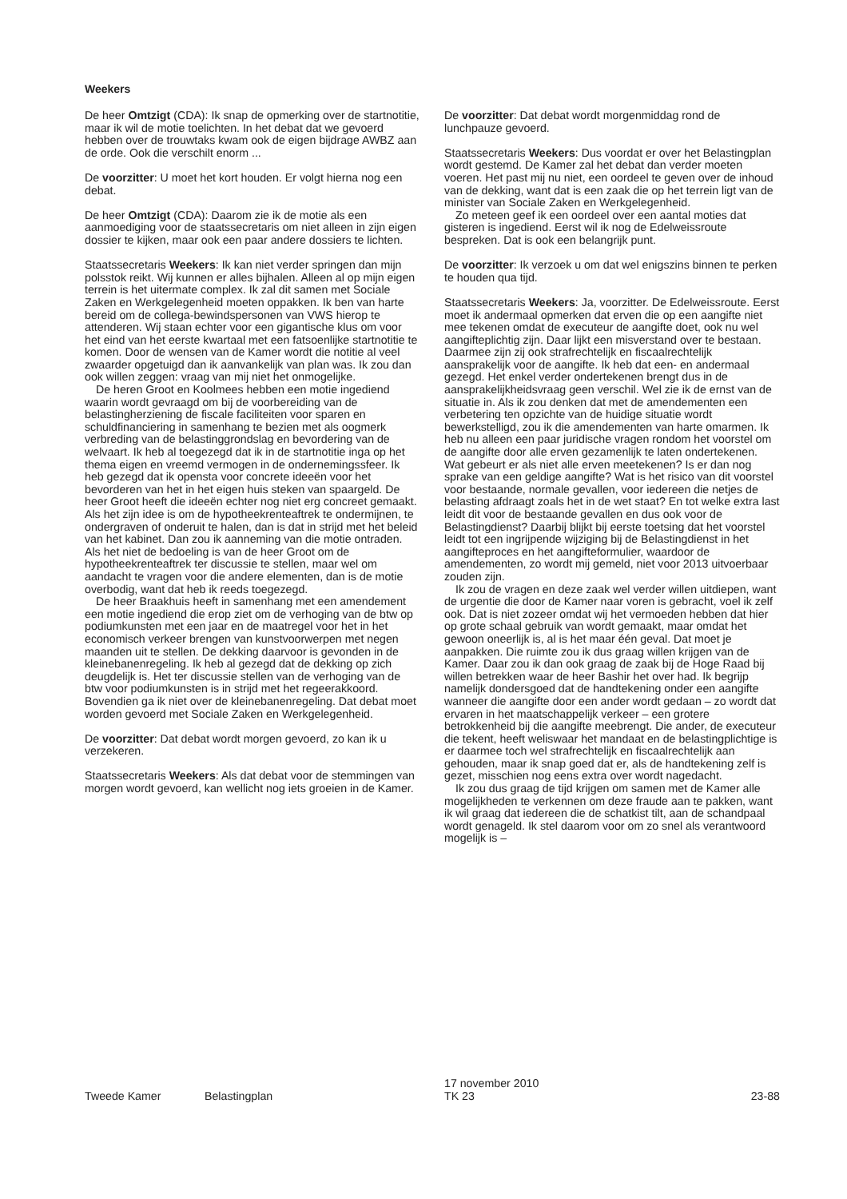Weekers
De heer Omtzigt (CDA): Ik snap de opmerking over de startnotitie, maar ik wil de motie toelichten. In het debat dat we gevoerd hebben over de trouwtaks kwam ook de eigen bijdrage AWBZ aan de orde. Ook die verschilt enorm ...
De voorzitter: U moet het kort houden. Er volgt hierna nog een debat.
De heer Omtzigt (CDA): Daarom zie ik de motie als een aanmoediging voor de staatssecretaris om niet alleen in zijn eigen dossier te kijken, maar ook een paar andere dossiers te lichten.
Staatssecretaris Weekers: Ik kan niet verder springen dan mijn polsstok reikt. Wij kunnen er alles bijhalen. Alleen al op mijn eigen terrein is het uitermate complex. Ik zal dit samen met Sociale Zaken en Werkgelegenheid moeten oppakken. Ik ben van harte bereid om de collega-bewindspersonen van VWS hierop te attenderen. Wij staan echter voor een gigantische klus om voor het eind van het eerste kwartaal met een fatsoenlijke startnotitie te komen. Door de wensen van de Kamer wordt die notitie al veel zwaarder opgetuigd dan ik aanvankelijk van plan was. Ik zou dan ook willen zeggen: vraag van mij niet het onmogelijke.
De heren Groot en Koolmees hebben een motie ingediend waarin wordt gevraagd om bij de voorbereiding van de belastingherziening de fiscale faciliteiten voor sparen en schuldfinanciering in samenhang te bezien met als oogmerk verbreding van de belastinggrondslag en bevordering van de welvaart. Ik heb al toegezegd dat ik in de startnotitie inga op het thema eigen en vreemd vermogen in de ondernemingssfeer. Ik heb gezegd dat ik opensta voor concrete ideeën voor het bevorderen van het in het eigen huis steken van spaargeld. De heer Groot heeft die ideeën echter nog niet erg concreet gemaakt. Als het zijn idee is om de hypotheekrenteaftrek te ondermijnen, te ondergraven of onderuit te halen, dan is dat in strijd met het beleid van het kabinet. Dan zou ik aanneming van die motie ontraden. Als het niet de bedoeling is van de heer Groot om de hypotheekrenteaftrek ter discussie te stellen, maar wel om aandacht te vragen voor die andere elementen, dan is de motie overbodig, want dat heb ik reeds toegezegd.
De heer Braakhuis heeft in samenhang met een amendement een motie ingediend die erop ziet om de verhoging van de btw op podiumkunsten met een jaar en de maatregel voor het in het economisch verkeer brengen van kunstvoorwerpen met negen maanden uit te stellen. De dekking daarvoor is gevonden in de kleinebanenregeling. Ik heb al gezegd dat de dekking op zich deugdelijk is. Het ter discussie stellen van de verhoging van de btw voor podiumkunsten is in strijd met het regeerakkoord. Bovendien ga ik niet over de kleinebanenregeling. Dat debat moet worden gevoerd met Sociale Zaken en Werkgelegenheid.
De voorzitter: Dat debat wordt morgen gevoerd, zo kan ik u verzekeren.
Staatssecretaris Weekers: Als dat debat voor de stemmingen van morgen wordt gevoerd, kan wellicht nog iets groeien in de Kamer.
De voorzitter: Dat debat wordt morgenmiddag rond de lunchpauze gevoerd.
Staatssecretaris Weekers: Dus voordat er over het Belastingplan wordt gestemd. De Kamer zal het debat dan verder moeten voeren. Het past mij nu niet, een oordeel te geven over de inhoud van de dekking, want dat is een zaak die op het terrein ligt van de minister van Sociale Zaken en Werkgelegenheid.
Zo meteen geef ik een oordeel over een aantal moties dat gisteren is ingediend. Eerst wil ik nog de Edelweissroute bespreken. Dat is ook een belangrijk punt.
De voorzitter: Ik verzoek u om dat wel enigszins binnen te perken te houden qua tijd.
Staatssecretaris Weekers: Ja, voorzitter. De Edelweissroute. Eerst moet ik andermaal opmerken dat erven die op een aangifte niet mee tekenen omdat de executeur de aangifte doet, ook nu wel aangifteplichtig zijn. Daar lijkt een misverstand over te bestaan. Daarmee zijn zij ook strafrechtelijk en fiscaalrechtelijk aansprakelijk voor de aangifte. Ik heb dat een- en andermaal gezegd. Het enkel verder ondertekenen brengt dus in de aansprakelijkheidsvraag geen verschil. Wel zie ik de ernst van de situatie in. Als ik zou denken dat met de amendementen een verbetering ten opzichte van de huidige situatie wordt bewerkstelligd, zou ik die amendementen van harte omarmen. Ik heb nu alleen een paar juridische vragen rondom het voorstel om de aangifte door alle erven gezamenlijk te laten ondertekenen. Wat gebeurt er als niet alle erven meetekenen? Is er dan nog sprake van een geldige aangifte? Wat is het risico van dit voorstel voor bestaande, normale gevallen, voor iedereen die netjes de belasting afdraagt zoals het in de wet staat? En tot welke extra last leidt dit voor de bestaande gevallen en dus ook voor de Belastingdienst? Daarbij blijkt bij eerste toetsing dat het voorstel leidt tot een ingrijpende wijziging bij de Belastingdienst in het aangifteproces en het aangifteformulier, waardoor de amendementen, zo wordt mij gemeld, niet voor 2013 uitvoerbaar zouden zijn.
Ik zou de vragen en deze zaak wel verder willen uitdiepen, want de urgentie die door de Kamer naar voren is gebracht, voel ik zelf ook. Dat is niet zozeer omdat wij het vermoeden hebben dat hier op grote schaal gebruik van wordt gemaakt, maar omdat het gewoon oneerlijk is, al is het maar één geval. Dat moet je aanpakken. Die ruimte zou ik dus graag willen krijgen van de Kamer. Daar zou ik dan ook graag de zaak bij de Hoge Raad bij willen betrekken waar de heer Bashir het over had. Ik begrijp namelijk dondersgoed dat de handtekening onder een aangifte wanneer die aangifte door een ander wordt gedaan – zo wordt dat ervaren in het maatschappelijk verkeer – een grotere betrokkenheid bij die aangifte meebrengt. Die ander, de executeur die tekent, heeft weliswaar het mandaat en de belastingplichtige is er daarmee toch wel strafrechtelijk en fiscaalrechtelijk aan gehouden, maar ik snap goed dat er, als de handtekening zelf is gezet, misschien nog eens extra over wordt nagedacht.
Ik zou dus graag de tijd krijgen om samen met de Kamer alle mogelijkheden te verkennen om deze fraude aan te pakken, want ik wil graag dat iedereen die de schatkist tilt, aan de schandpaal wordt genageld. Ik stel daarom voor om zo snel als verantwoord mogelijk is –
Tweede Kamer Belastingplan
17 november 2010
TK 23
23-88